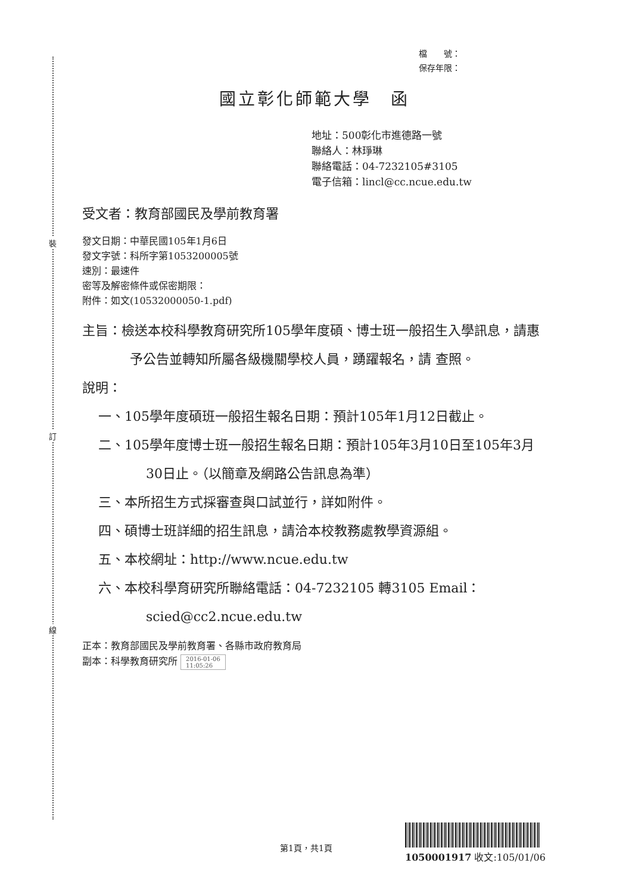裝
訂
線
檔　　號：
保存年限：
國立彰化師範大學　函
地址：500彰化市進德路一號
聯絡人：林琤琳
聯絡電話：04-7232105#3105
電子信箱：lincl@cc.ncue.edu.tw
受文者：教育部國民及學前教育署
發文日期：中華民國105年1月6日
發文字號：科所字第1053200005號
速別：最速件
密等及解密條件或保密期限：
附件：如文(10532000050-1.pdf)
主旨：檢送本校科學教育研究所105學年度碩、博士班一般招生入學訊息，請惠予公告並轉知所屬各級機關學校人員，踴躍報名，請 查照。
說明：
一、105學年度碩班一般招生報名日期：預計105年1月12日截止。
二、105學年度博士班一般招生報名日期：預計105年3月10日至105年3月30日止。（以簡章及網路公告訊息為準）
三、本所招生方式採審查與口試並行，詳如附件。
四、碩博士班詳細的招生訊息，請洽本校教務處教學資源組。
五、本校網址：http://www.ncue.edu.tw
六、本校科學育研究所聯絡電話：04-7232105 轉3105 Email：scied@cc2.ncue.edu.tw
正本：教育部國民及學前教育署、各縣市政府教育局
副本：科學教育研究所 2016-01-06
11:05:26
第1頁，共1頁
1050001917 收文:105/01/06